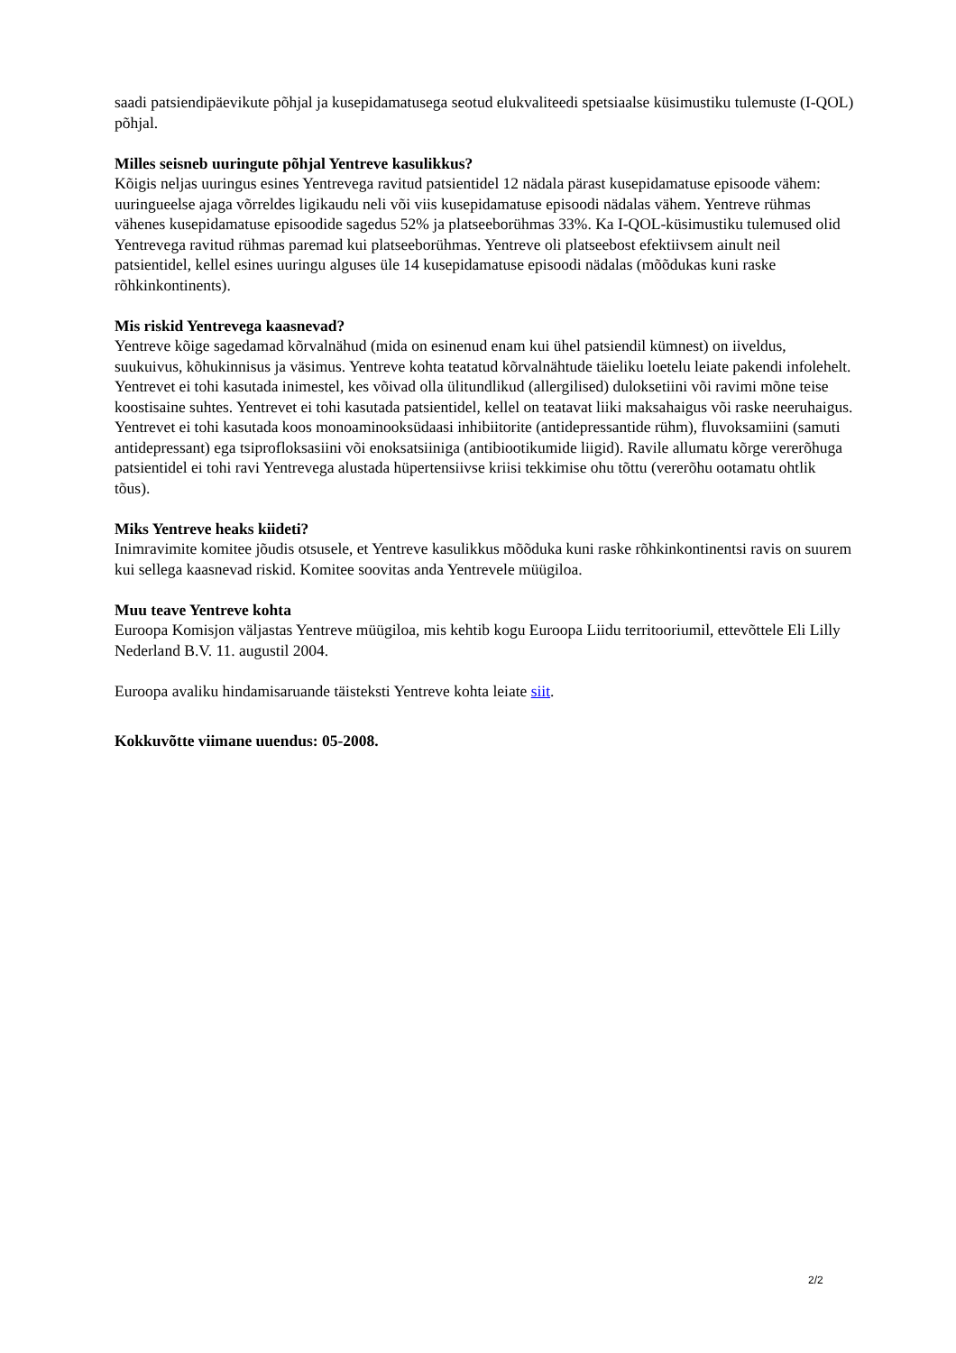saadi patsiendipäevikute põhjal ja kusepidamatusega seotud elukvaliteedi spetsiaalse küsimustiku tulemuste (I-QOL) põhjal.
Milles seisneb uuringute põhjal Yentreve kasulikkus?
Kõigis neljas uuringus esines Yentrevega ravitud patsientidel 12 nädala pärast kusepidamatuse episoode vähem: uuringueelse ajaga võrreldes ligikaudu neli või viis kusepidamatuse episoodi nädalas vähem. Yentreve rühmas vähenes kusepidamatuse episoodide sagedus 52% ja platseeborühmas 33%. Ka I-QOL-küsimustiku tulemused olid Yentrevega ravitud rühmas paremad kui platseeborühmas. Yentreve oli platseebost efektiivsem ainult neil patsientidel, kellel esines uuringu alguses üle 14 kusepidamatuse episoodi nädalas (mõõdukas kuni raske rõhkinkontinents).
Mis riskid Yentrevega kaasnevad?
Yentreve kõige sagedamad kõrvalnähud (mida on esinenud enam kui ühel patsiendil kümnest) on iiveldus, suukuivus, kõhukinnisus ja väsimus. Yentreve kohta teatatud kõrvalnähtude täieliku loetelu leiate pakendi infolehelt.
Yentrevet ei tohi kasutada inimestel, kes võivad olla ülitundlikud (allergilised) duloksetiini või ravimi mõne teise koostisaine suhtes. Yentrevet ei tohi kasutada patsientidel, kellel on teatavat liiki maksahaigus või raske neeruhaigus. Yentrevet ei tohi kasutada koos monoaminooksüdaasi inhibiitorite (antidepressantide rühm), fluvoksamiini (samuti antidepressant) ega tsiprofloksasiini või enoksatsiiniga (antibiootikumide liigid). Ravile allumatu kõrge vererõhuga patsientidel ei tohi ravi Yentrevega alustada hüpertensiivse kriisi tekkimise ohu tõttu (vererõhu ootamatu ohtlik tõus).
Miks Yentreve heaks kiideti?
Inimravimite komitee jõudis otsusele, et Yentreve kasulikkus mõõduka kuni raske rõhkinkontinentsi ravis on suurem kui sellega kaasnevad riskid. Komitee soovitas anda Yentrevele müügiloa.
Muu teave Yentreve kohta
Euroopa Komisjon väljastas Yentreve müügiloa, mis kehtib kogu Euroopa Liidu territooriumil, ettevõttele Eli Lilly Nederland B.V. 11. augustil 2004.
Euroopa avaliku hindamisaruande täisteksti Yentreve kohta leiate siit.
Kokkuvõtte viimane uuendus: 05-2008.
2/2